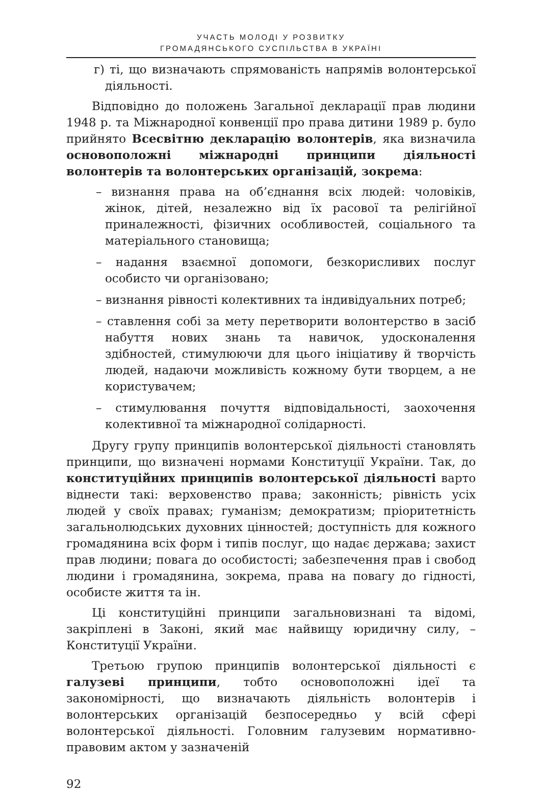УЧАСТЬ МОЛОДІ У РОЗВИТКУ
ГРОМАДЯНСЬКОГО СУСПІЛЬСТВА В УКРАЇНІ
г) ті, що визначають спрямованість напрямів волонтерської діяльності.
Відповідно до положень Загальної декларації прав людини 1948 р. та Міжнародної конвенції про права дитини 1989 р. було прийнято Всесвітню декларацію волонтерів, яка визначила основоположні міжнародні принципи діяльності волонтерів та волонтерських організацій, зокрема:
– визнання права на об’єднання всіх людей: чоловіків, жінок, дітей, незалежно від їх расової та релігійної приналежності, фізичних особливостей, соціального та матеріального становища;
– надання взаємної допомоги, безкорисливих послуг особисто чи організовано;
– визнання рівності колективних та індивідуальних потреб;
– ставлення собі за мету перетворити волонтерство в засіб набуття нових знань та навичок, удосконалення здібностей, стимулюючи для цього ініціативу й творчість людей, надаючи можливість кожному бути творцем, а не користувачем;
– стимулювання почуття відповідальності, заохочення колективної та міжнародної солідарності.
Другу групу принципів волонтерської діяльності становлять принципи, що визначені нормами Конституції України. Так, до конституційних принципів волонтерської діяльності варто віднести такі: верховенство права; законність; рівність усіх людей у своїх правах; гуманізм; демократизм; пріоритетність загальнолюдських духовних цінностей; доступність для кожного громадянина всіх форм і типів послуг, що надає держава; захист прав людини; повага до особистості; забезпечення прав і свобод людини і громадянина, зокрема, права на повагу до гідності, особисте життя та ін.
Ці конституційні принципи загальновизнані та відомі, закріплені в Законі, який має найвищу юридичну силу, – Конституції України.
Третьою групою принципів волонтерської діяльності є галузеві принципи, тобто основоположні ідеї та закономірності, що визначають діяльність волонтерів і волонтерських організацій безпосередньо у всій сфері волонтерської діяльності. Головним галузевим нормативно-правовим актом у зазначеній
92